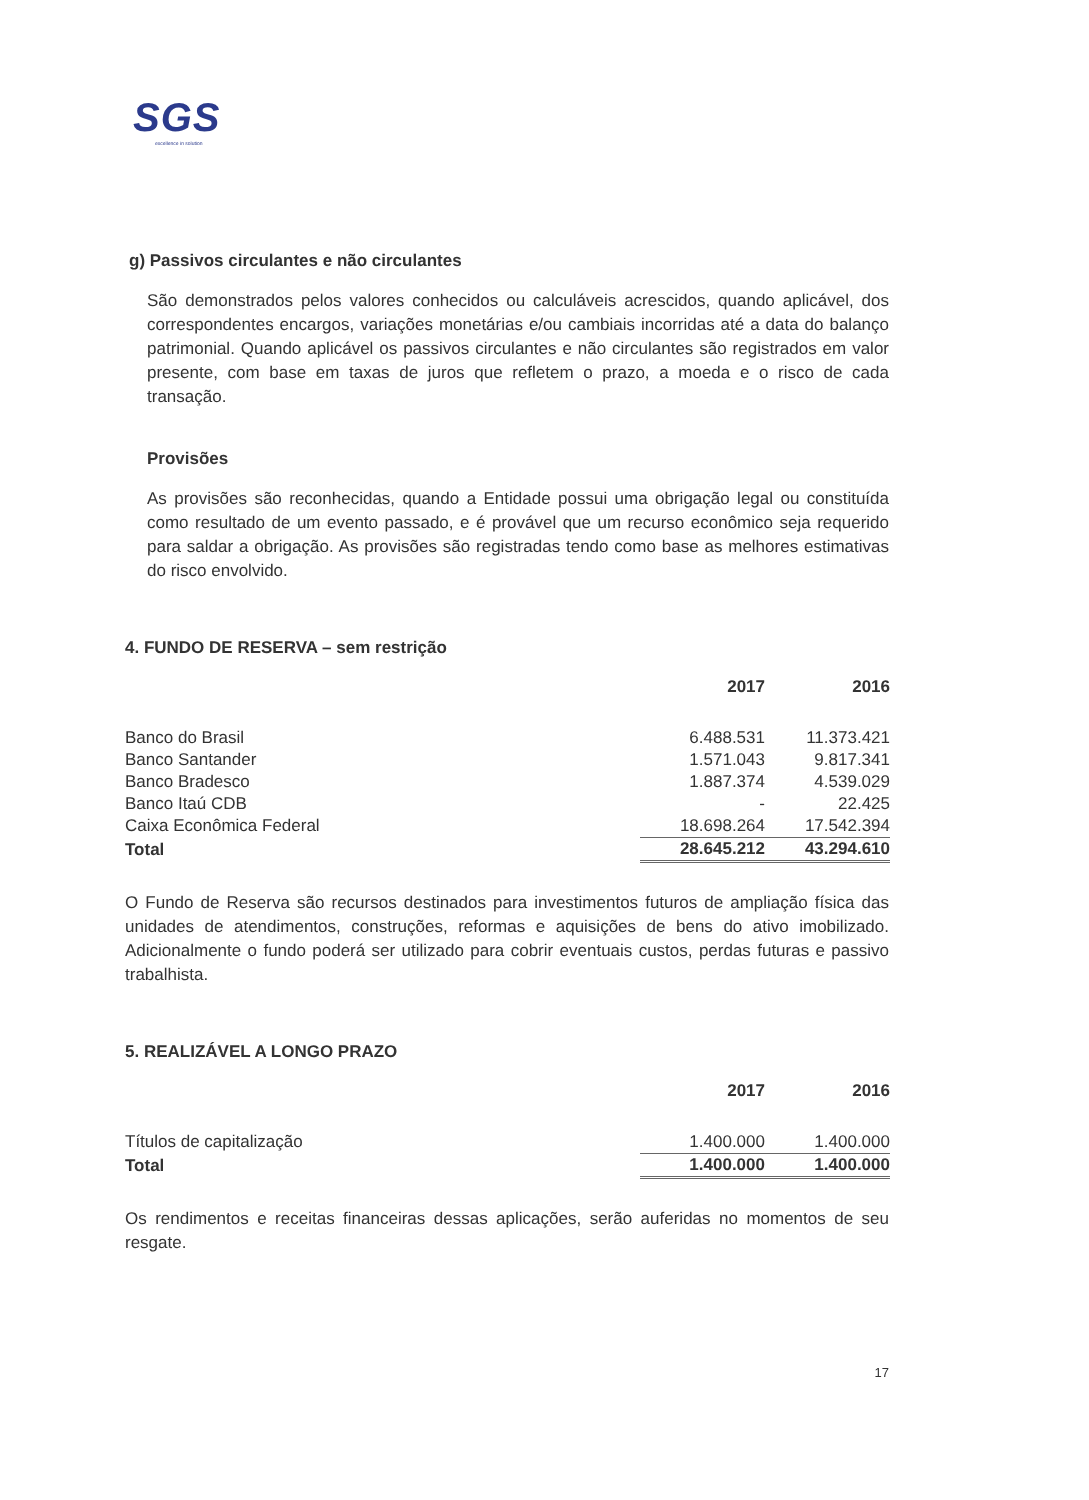SGS
excellence in solution
g) Passivos circulantes e não circulantes
São demonstrados pelos valores conhecidos ou calculáveis acrescidos, quando aplicável, dos correspondentes encargos, variações monetárias e/ou cambiais incorridas até a data do balanço patrimonial. Quando aplicável os passivos circulantes e não circulantes são registrados em valor presente, com base em taxas de juros que refletem o prazo, a moeda e o risco de cada transação.
Provisões
As provisões são reconhecidas, quando a Entidade possui uma obrigação legal ou constituída como resultado de um evento passado, e é provável que um recurso econômico seja requerido para saldar a obrigação. As provisões são registradas tendo como base as melhores estimativas do risco envolvido.
4. FUNDO DE RESERVA – sem restrição
| | 2017 | 2016 |
| --- | --- | --- |
| Banco do Brasil | 6.488.531 | 11.373.421 |
| Banco Santander | 1.571.043 | 9.817.341 |
| Banco Bradesco | 1.887.374 | 4.539.029 |
| Banco Itaú CDB | - | 22.425 |
| Caixa Econômica Federal | 18.698.264 | 17.542.394 |
| Total | 28.645.212 | 43.294.610 |
O Fundo de Reserva são recursos destinados para investimentos futuros de ampliação física das unidades de atendimentos, construções, reformas e aquisições de bens do ativo imobilizado. Adicionalmente o fundo poderá ser utilizado para cobrir eventuais custos, perdas futuras e passivo trabalhista.
5. REALIZÁVEL A LONGO PRAZO
| | 2017 | 2016 |
| --- | --- | --- |
| Títulos de capitalização | 1.400.000 | 1.400.000 |
| Total | 1.400.000 | 1.400.000 |
Os rendimentos e receitas financeiras dessas aplicações, serão auferidas no momentos de seu resgate.
17